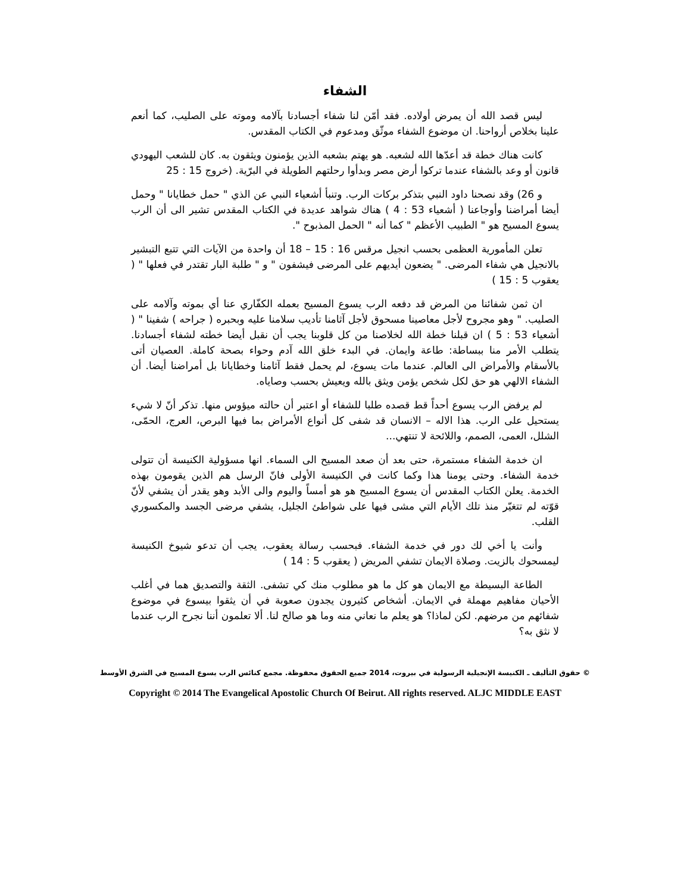الشفاء
ليس قصد الله أن يمرض أولاده. فقد أمّن لنا شفاء أجسادنا بآلامه وموته على الصليب، كما أنعم علينا بخلاص أرواحنا. ان موضوع الشفاء موثّق ومدعوم في الكتاب المقدس.
كانت هناك خطة قد أعدّها الله لشعبه. هو يهتم بشعبه الذين يؤمنون ويثقون به. كان للشعب اليهودي قانون أو وعد بالشفاء عندما تركوا أرض مصر وبدأوا رحلتهم الطويلة في البرّية. (خروج 15 : 25
و 26) وقد نصحنا داود النبي بتذكر بركات الرب. وتنبأ أشعياء النبي عن الذي " حمل خطايانا " وحمل أيضا أمراضنا وأوجاعنا ( أشعياء 53 : 4 ) هناك شواهد عديدة في الكتاب المقدس تشير الى أن الرب يسوع المسيح هو " الطبيب الأعظم " كما أنه " الحمل المذبوح ".
تعلن المأمورية العظمى بحسب انجيل مرقس 16 : 15 – 18 أن واحدة من الآيات التي تتبع التبشير بالانجيل هي شفاء المرضى. " يضعون أيديهم على المرضى فيشفون " و " طلبة البار تقتدر في فعلها " ( يعقوب 5 : 15 )
ان ثمن شفائنا من المرض قد دفعه الرب يسوع المسيح بعمله الكفّاري عنا أي بموته وآلامه على الصليب. " وهو مجروح لأجل معاصينا مسحوق لأجل آثامنا تأديب سلامنا عليه وبحبره ( جراحه ) شفينا " ( أشعياء 53 : 5 ) ان قبلنا خطة الله لخلاصنا من كل قلوبنا يجب أن نقبل أيضا خطته لشفاء أجسادنا. يتطلب الأمر منا ببساطة: طاعة وايمان. في البدء خلق الله آدم وحواء بصحة كاملة. العصيان أتى بالأسقام والأمراض الى العالم. عندما مات يسوع، لم يحمل فقط آثامنا وخطايانا بل أمراضنا أيضا. أن الشفاء الالهي هو حق لكل شخص يؤمن ويثق بالله ويعيش بحسب وصاياه.
لم يرفض الرب يسوع أحداً قط قصده طلبا للشفاء أو اعتبر أن حالته ميؤوس منها. تذكر أنّ لا شيء يستحيل على الرب. هذا الاله – الانسان قد شفى كل أنواع الأمراض بما فيها البرص، العرج، الحمّى، الشلل، العمى، الصمم، واللائحة لا تنتهي...
ان خدمة الشفاء مستمرة، حتى بعد أن صعد المسيح الى السماء. انها مسؤولية الكنيسة أن تتولى خدمة الشفاء. وحتى يومنا هذا وكما كانت في الكنيسة الأولى فانّ الرسل هم الذين يقومون بهذه الخدمة. يعلن الكتاب المقدس أن يسوع المسيح هو هو أمساً واليوم والى الأبد وهو يقدر أن يشفي لأنّ قوّته لم تتغيّر منذ تلك الأيام التي مشى فيها على شواطئ الجليل، يشفي مرضى الجسد والمكسوري القلب.
وأنت يا أخي لك دور في خدمة الشفاء. فبحسب رسالة يعقوب، يجب أن تدعو شيوخ الكنيسة ليمسحوك بالزيت. وصلاة الايمان تشفي المريض ( يعقوب 5 : 14 )
الطاعة البسيطة مع الايمان هو كل ما هو مطلوب منك كي تشفى. الثقة والتصديق هما في أغلب الأحيان مفاهيم مهملة في الايمان. أشخاص كثيرون يجدون صعوبة في أن يثقوا بيسوع في موضوع شفائهم من مرضهم. لكن لماذا؟ هو يعلم ما نعاني منه وما هو صالح لنا. ألا تعلمون أننا نجرح الرب عندما لا نثق به؟
© حقوق التأليف ـ الكنيسة الإنجيلية الرسولية في بيروت، 2014 جميع الحقوق محفوظة. مجمع كنائس الرب يسوع المسيح في الشرق الأوسط
Copyright © 2014 The Evangelical Apostolic Church Of Beirut. All rights reserved. ALJC MIDDLE EAST